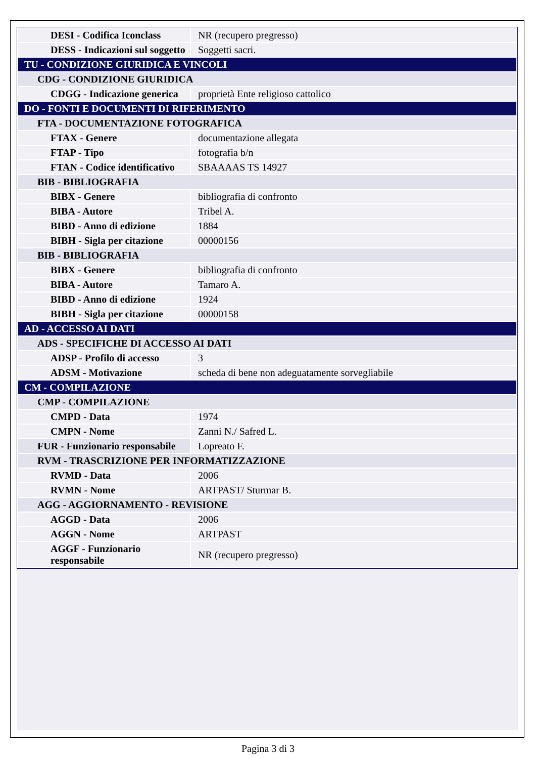| DESI - Codifica Iconclass | NR (recupero pregresso) |
| DESS - Indicazioni sul soggetto | Soggetti sacri. |
| TU - CONDIZIONE GIURIDICA E VINCOLI | |
| CDG - CONDIZIONE GIURIDICA | |
| CDGG - Indicazione generica | proprietà Ente religioso cattolico |
| DO - FONTI E DOCUMENTI DI RIFERIMENTO | |
| FTA - DOCUMENTAZIONE FOTOGRAFICA | |
| FTAX - Genere | documentazione allegata |
| FTAP - Tipo | fotografia b/n |
| FTAN - Codice identificativo | SBAAAAS TS 14927 |
| BIB - BIBLIOGRAFIA | |
| BIBX - Genere | bibliografia di confronto |
| BIBA - Autore | Tribel A. |
| BIBD - Anno di edizione | 1884 |
| BIBH - Sigla per citazione | 00000156 |
| BIB - BIBLIOGRAFIA | |
| BIBX - Genere | bibliografia di confronto |
| BIBA - Autore | Tamaro A. |
| BIBD - Anno di edizione | 1924 |
| BIBH - Sigla per citazione | 00000158 |
| AD - ACCESSO AI DATI | |
| ADS - SPECIFICHE DI ACCESSO AI DATI | |
| ADSP - Profilo di accesso | 3 |
| ADSM - Motivazione | scheda di bene non adeguatamente sorvegliabile |
| CM - COMPILAZIONE | |
| CMP - COMPILAZIONE | |
| CMPD - Data | 1974 |
| CMPN - Nome | Zanni N./ Safred L. |
| FUR - Funzionario responsabile | Lopreato F. |
| RVM - TRASCRIZIONE PER INFORMATIZZAZIONE | |
| RVMD - Data | 2006 |
| RVMN - Nome | ARTPAST/ Sturmar B. |
| AGG - AGGIORNAMENTO - REVISIONE | |
| AGGD - Data | 2006 |
| AGGN - Nome | ARTPAST |
| AGGF - Funzionario responsabile | NR (recupero pregresso) |
Pagina 3 di 3